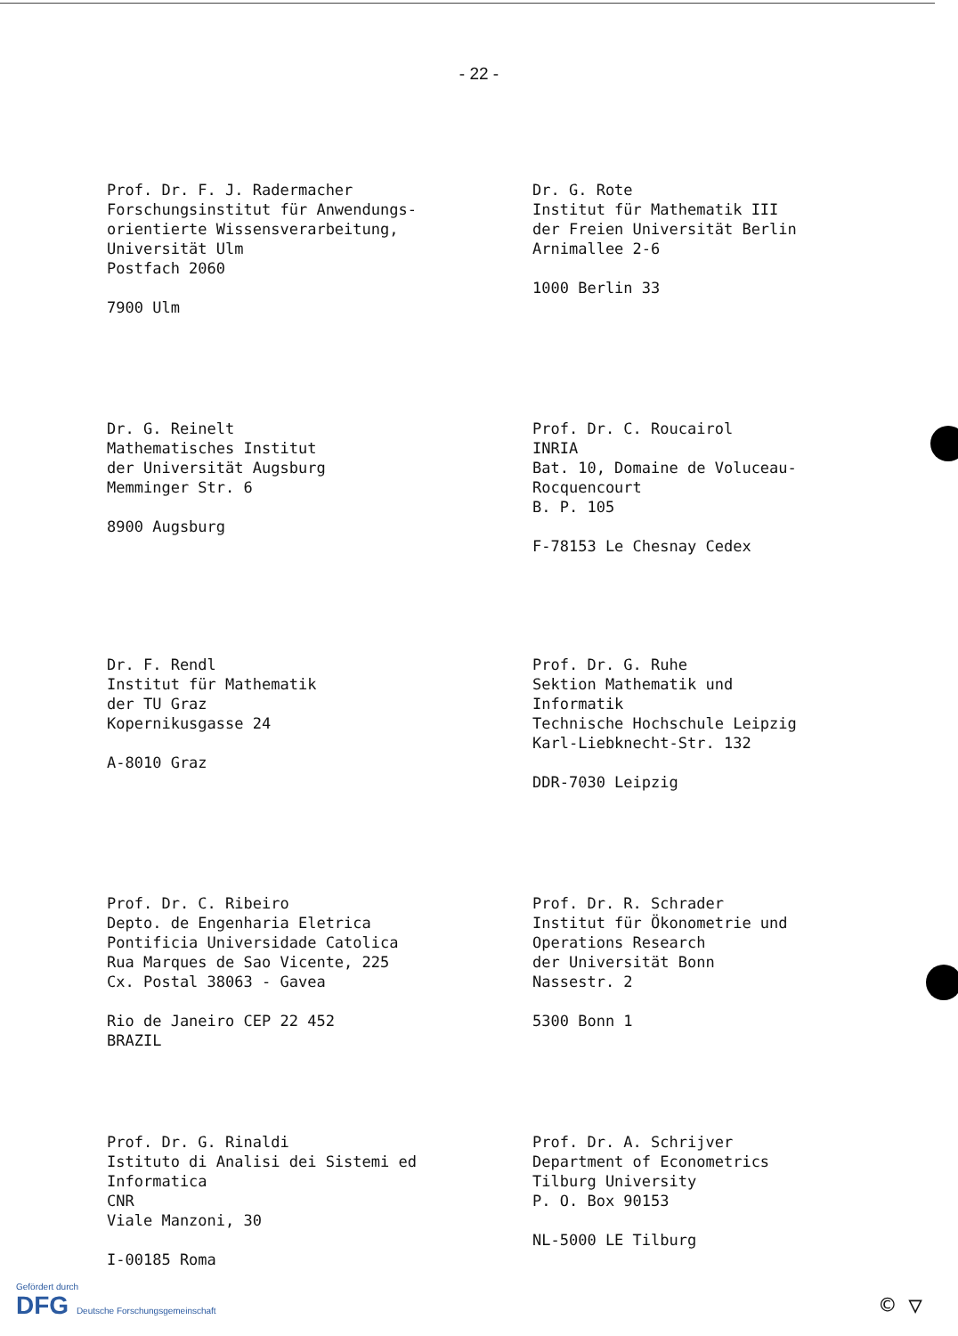- 22 -
Prof. Dr. F. J. Radermacher
Forschungsinstitut für Anwendungs-
orientierte Wissensverarbeitung,
Universität Ulm
Postfach 2060
7900 Ulm
Dr. G. Rote
Institut für Mathematik III
der Freien Universität Berlin
Arnimallee 2-6
1000 Berlin 33
Dr. G. Reinelt
Mathematisches Institut
der Universität Augsburg
Memminger Str. 6
8900 Augsburg
Prof. Dr. C. Roucairol
INRIA
Bat. 10, Domaine de Voluceau-
Rocquencourt
B. P. 105
F-78153 Le Chesnay Cedex
Dr. F. Rendl
Institut für Mathematik
der TU Graz
Kopernikusgasse 24
A-8010 Graz
Prof. Dr. G. Ruhe
Sektion Mathematik und
Informatik
Technische Hochschule Leipzig
Karl-Liebknecht-Str. 132
DDR-7030 Leipzig
Prof. Dr. C. Ribeiro
Depto. de Engenharia Eletrica
Pontificia Universidade Catolica
Rua Marques de Sao Vicente, 225
Cx. Postal 38063 - Gavea
Rio de Janeiro CEP 22 452
BRAZIL
Prof. Dr. R. Schrader
Institut für Ökonometrie und
Operations Research
der Universität Bonn
Nassestr. 2
5300 Bonn 1
Prof. Dr. G. Rinaldi
Istituto di Analisi dei Sistemi ed
Informatica
CNR
Viale Manzoni, 30
I-00185 Roma
Prof. Dr. A. Schrijver
Department of Econometrics
Tilburg University
P. O. Box 90153
NL-5000 LE Tilburg
Gefördert durch
DFG Deutsche Forschungsgemeinschaft
© ▽